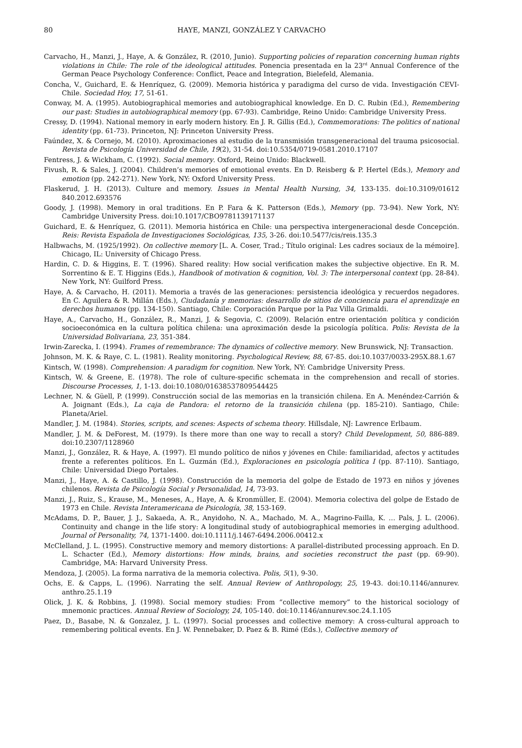80 HAYE, MANZI, GONZÁLEZ Y CARVACHO
Carvacho, H., Manzi, J., Haye, A. & González, R. (2010, Junio). Supporting policies of reparation concerning human rights violations in Chile: The role of the ideological attitudes. Ponencia presentada en la 23<sup>rd</sup> Annual Conference of the German Peace Psychology Conference: Conflict, Peace and Integration, Bielefeld, Alemania.
Concha, V., Guichard, E. & Henríquez, G. (2009). Memoria histórica y paradigma del curso de vida. Investigación CEVI- Chile. Sociedad Hoy, 17, 51-61.
Conway, M. A. (1995). Autobiographical memories and autobiographical knowledge. En D. C. Rubin (Ed.), Remembering our past: Studies in autobiographical memory (pp. 67-93). Cambridge, Reino Unido: Cambridge University Press.
Cressy, D. (1994). National memory in early modern history. En J. R. Gillis (Ed.), Commemorations: The politics of national identity (pp. 61-73). Princeton, NJ: Princeton University Press.
Faúndez, X. & Cornejo, M. (2010). Aproximaciones al estudio de la transmisión transgeneracional del trauma psicosocial. Revista de Psicología Universidad de Chile, 19(2), 31-54. doi:10.5354/0719-0581.2010.17107
Fentress, J. & Wickham, C. (1992). Social memory. Oxford, Reino Unido: Blackwell.
Fivush, R. & Sales, J. (2004). Children’s memories of emotional events. En D. Reisberg & P. Hertel (Eds.), Memory and emotion (pp. 242-271). New York, NY: Oxford University Press.
Flaskerud, J. H. (2013). Culture and memory. Issues in Mental Health Nursing, 34, 133-135. doi:10.3109/01612 840.2012.693576
Goody, J. (1998). Memory in oral traditions. En P. Fara & K. Patterson (Eds.), Memory (pp. 73-94). New York, NY: Cambridge University Press. doi:10.1017/CBO9781139171137
Guichard, E. & Henríquez, G. (2011). Memoria histórica en Chile: una perspectiva intergeneracional desde Concepción. Reis: Revista Española de Investigaciones Sociológicas, 135, 3-26. doi:10.5477/cis/reis.135.3
Halbwachs, M. (1925/1992). On collective memory [L. A. Coser, Trad.; Título original: Les cadres sociaux de la mémoire]. Chicago, IL: University of Chicago Press.
Hardin, C. D. & Higgins, E. T. (1996). Shared reality: How social verification makes the subjective objective. En R. M. Sorrentino & E. T. Higgins (Eds.), Handbook of motivation & cognition, Vol. 3: The interpersonal context (pp. 28-84). New York, NY: Guilford Press.
Haye, A. & Carvacho, H. (2011). Memoria a través de las generaciones: persistencia ideológica y recuerdos negadores. En C. Aguilera & R. Millán (Eds.), Ciudadanía y memorias: desarrollo de sitios de conciencia para el aprendizaje en derechos humanos (pp. 134-150). Santiago, Chile: Corporación Parque por la Paz Villa Grimaldi.
Haye, A., Carvacho, H., González, R., Manzi, J. & Segovia, C. (2009). Relación entre orientación política y condición socioeconómica en la cultura política chilena: una aproximación desde la psicología política. Polis: Revista de la Universidad Bolivariana, 23, 351-384.
Irwin-Zarecka, I. (1994). Frames of remembrance: The dynamics of collective memory. New Brunswick, NJ: Transaction.
Johnson, M. K. & Raye, C. L. (1981). Reality monitoring. Psychological Review, 88, 67-85. doi:10.1037/0033-295X.88.1.67
Kintsch, W. (1998). Comprehension: A paradigm for cognition. New York, NY: Cambridge University Press.
Kintsch, W. & Greene, E. (1978). The role of culture-specific schemata in the comprehension and recall of stories. Discourse Processes, 1, 1-13. doi:10.1080/01638537809544425
Lechner, N. & Güell, P. (1999). Construcción social de las memorias en la transición chilena. En A. Menéndez-Carrión & A. Joignant (Eds.), La caja de Pandora: el retorno de la transición chilena (pp. 185-210). Santiago, Chile: Planeta/Ariel.
Mandler, J. M. (1984). Stories, scripts, and scenes: Aspects of schema theory. Hillsdale, NJ: Lawrence Erlbaum.
Mandler, J. M. & DeForest, M. (1979). Is there more than one way to recall a story? Child Development, 50, 886-889. doi:10.2307/1128960
Manzi, J., González, R. & Haye, A. (1997). El mundo político de niños y jóvenes en Chile: familiaridad, afectos y actitudes frente a referentes políticos. En L. Guzmán (Ed.), Exploraciones en psicología política I (pp. 87-110). Santiago, Chile: Universidad Diego Portales.
Manzi, J., Haye, A. & Castillo, J. (1998). Construcción de la memoria del golpe de Estado de 1973 en niños y jóvenes chilenos. Revista de Psicología Social y Personalidad, 14, 73-93.
Manzi, J., Ruiz, S., Krause, M., Meneses, A., Haye, A. & Kronmüller, E. (2004). Memoria colectiva del golpe de Estado de 1973 en Chile. Revista Interamericana de Psicología, 38, 153-169.
McAdams, D. P., Bauer, J. J., Sakaeda, A. R., Anyidoho, N. A., Machado, M. A., Magrino-Failla, K. … Pals, J. L. (2006). Continuity and change in the life story: A longitudinal study of autobiographical memories in emerging adulthood. Journal of Personality, 74, 1371-1400. doi:10.1111/j.1467-6494.2006.00412.x
McClelland, J. L. (1995). Constructive memory and memory distortions: A parallel-distributed processing approach. En D. L. Schacter (Ed.), Memory distortions: How minds, brains, and societies reconstruct the past (pp. 69-90). Cambridge, MA: Harvard University Press.
Mendoza, J. (2005). La forma narrativa de la memoria colectiva. Polis, 5(1), 9-30.
Ochs, E. & Capps, L. (1996). Narrating the self. Annual Review of Anthropology, 25, 19-43. doi:10.1146/annurev. anthro.25.1.19
Olick, J. K. & Robbins, J. (1998). Social memory studies: From “collective memory” to the historical sociology of mnemonic practices. Annual Review of Sociology, 24, 105-140. doi:10.1146/annurev.soc.24.1.105
Paez, D., Basabe, N. & Gonzalez, J. L. (1997). Social processes and collective memory: A cross-cultural approach to remembering political events. En J. W. Pennebaker, D. Paez & B. Rimé (Eds.), Collective memory of